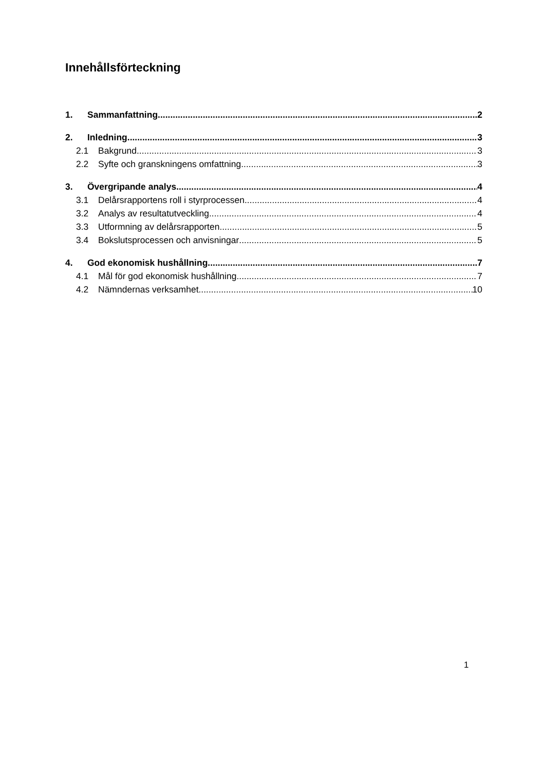Innehållsförteckning
1. Sammanfattning 2
2. Inledning 3
2.1 Bakgrund 3
2.2 Syfte och granskningens omfattning 3
3. Övergripande analys 4
3.1 Delårsrapportens roll i styrprocessen 4
3.2 Analys av resultatutveckling 4
3.3 Utformning av delårsrapporten 5
3.4 Bokslutsprocessen och anvisningar 5
4. God ekonomisk hushållning 7
4.1 Mål för god ekonomisk hushållning 7
4.2 Nämndernas verksamhet 10
1